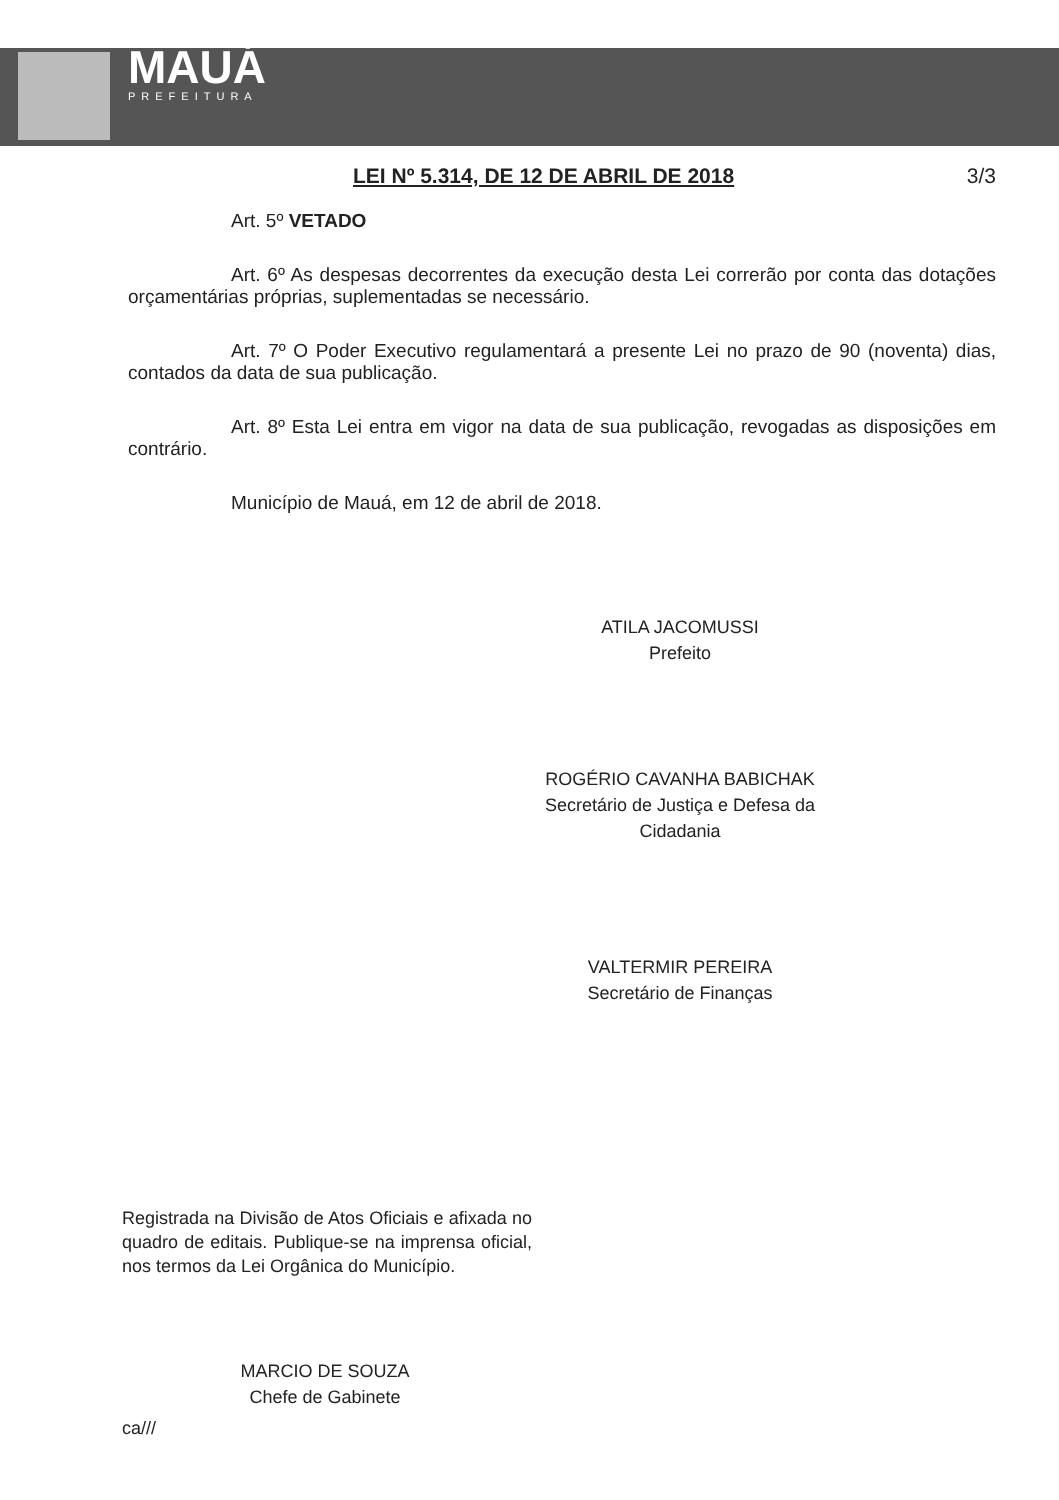MAUÁ
PREFEITURA
LEI Nº 5.314, DE 12 DE ABRIL DE 2018 3/3
Art. 5º VETADO
Art. 6º As despesas decorrentes da execução desta Lei correrão por conta das dotações orçamentárias próprias, suplementadas se necessário.
Art. 7º O Poder Executivo regulamentará a presente Lei no prazo de 90 (noventa) dias, contados da data de sua publicação.
Art. 8º Esta Lei entra em vigor na data de sua publicação, revogadas as disposições em contrário.
Município de Mauá, em 12 de abril de 2018.
ATILA JACOMUSSI
Prefeito
ROGÉRIO CAVANHA BABICHAK
Secretário de Justiça e Defesa da Cidadania
VALTERMIR PEREIRA
Secretário de Finanças
Registrada na Divisão de Atos Oficiais e afixada no quadro de editais. Publique-se na imprensa oficial, nos termos da Lei Orgânica do Município.
MARCIO DE SOUZA
Chefe de Gabinete
ca///